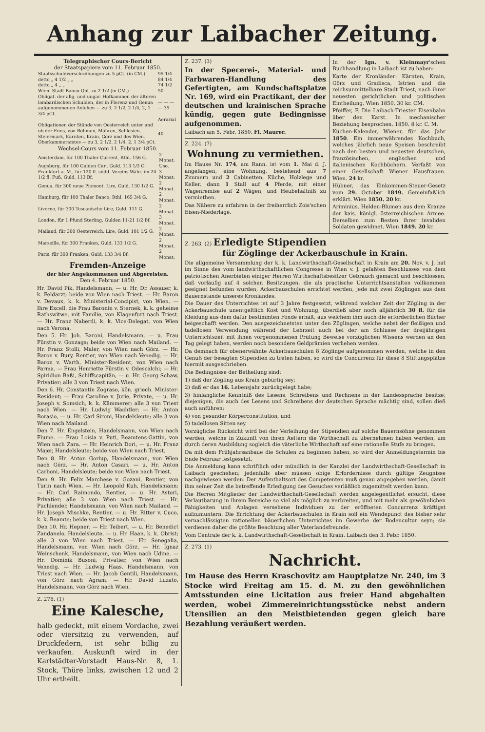Anhang zur Laibacher Zeitung.
Telegraphischer Cours-Bericht
der Staatspapiere vom 11. Februar 1850.
| Staatsschuldverschreibungen zu 5 pCt. (in CM.) | 95 1/4 |
| detto „ 4 1/2 „ „ | 84 1/4 |
| detto „ 4 „ „ | 74 1/2 |
| Wien. Stadt-Banco-Obl. zu 2 1/2 (in CM.) | 50 |
| Obligat. der allg. und ungar. Hofkammer, der älteren lombardischen Schulden, der in Florenz und Genua aufgenommenen Anlehen — zu 3, 2 1/2, 2 1/4, 2, 1 3/4 pCt. | — — — — 35 |
| | Aerarial |
| Obligationen der Stände von Oesterreich unter und ob der Enns, von Böhmen, Mähren, Schlesien, Steiermark, Kärnten, Krain, Görz und des Wien. Oberkammeramtes — zu 3, 2 1/2, 2 1/4, 2, 1 3/4 pCt. | 40 |
Wechsel-Cours vom 11. Februar 1850.
| Amsterdam, für 100 Thaler Current, Rthl. 156 G. | 2 Monat. |
| Augsburg, für 100 Gulden Cur., Guld. 113 1/2 G. | Uso. |
| Frankfurt a. M., für 120 fl. südd. Vereins-Währ. im 24 1/2 fl. Fuß, Guld. 113 Bf. | 3 Monat. |
| Genua, für 300 neue Piemont. Lire, Guld. 130 1/2 G. | 2 Monat. |
| Hamburg, für 100 Thaler Banco, Rthl. 165 3/4 G. | 2 Monat. |
| Livorno, für 300 Toscanische Lire, Guld. 111 G. | 2 Monat. |
| London, für 1 Pfund Sterling, Gulden 11-21 1/2 Bf. | 3 Monat. |
| Mailand, für 300 Oesterreich. Lire, Guld. 101 1/2 G. | 2 Monat. |
| Marseille, für 300 Franken, Guld. 133 1/2 G. | 2 Monat. |
| Paris, für 300 Franken, Guld. 133 3/4 Bf. | 2 Monat. |
Fremden-Anzeige
der hier Angekommenen und Abgereisten.
Den 4. Februar 1850.
Hr. David Pik, Handelsmann, — u. Hr. Dr. Assauer, k. k. Feldarzt; beide von Wien nach Triest. — Hr. Baron v. Devaux, k. k. Ministerial-Concipist, von Wien. — Ihre Excell. die Frau Baronin v. Sternek, k. k. geheime Rathswitwe, mit Familie, von Klagenfurt nach Triest. — Hr. Franz Naberdi, k. k. Vice-Delegat, von Wien nach Verona.
Den 5. Hr. Joh. Baroni, Handelsmann, — u. Frau Fürstin v. Gonzaga; beide von Wien nach Mailand. — Hr. Franz Stolli, Maler, von Wien nach Görz. — Hr. Baron v. Bury, Rentier, von Wien nach Venedig. — Hr. Baron v. Warth, Minister-Resident, von Wien nach Parma. — Frau Henriette Fürstin v. Odescalchi; — Hr. Spiridion Baßi, Schiffscapitän, — u. Hr. Georg Schaw, Privatier; alle 3 von Triest nach Wien.
Den 6. Hr. Constantin Zograso, kön. griech. Minister-Resident; — Frau Caroline v. Jurie, Private, — u. Hr. Joseph v. Somsich, k. k. Kämmerer; alle 3 von Triest nach Wien. — Hr. Ludwig Wachtler; — Hr. Anton Borasio, — u. Hr. Carl Sironi, Handelsleute; alle 3 von Wien nach Mailand.
Den 7. Hr. Engelstein, Handelsmann, von Wien nach Fiume. — Frau Loisia v. Puti, Beamtens-Gattin, von Wien nach Zara. — Hr. Heinrich Dori, — u. Hr. Franz Majer, Handelsleute; beide von Wien nach Triest.
Den 8. Hr. Anton Goriup, Handelsmann, von Wien nach Görz. — Hr. Anton Casari, — u. Hr. Anton Carboni, Handelsleute; beide von Wien nach Triest.
Den 9. Hr. Felix Marchese v. Gozani, Rentier, von Turin nach Wien. — Hr. Leopold Kuh, Handelsmann; — Hr. Carl Raimondo, Rentier, — u. Hr. Astori, Privatier; alle 3 von Wien nach Triest. — Hr. Puchlender, Handelsmann, von Wien nach Mailand. — Hr. Joseph Mischke, Rentier, — u. Hr. Ritter v. Cuco, k. k. Beamte; beide von Triest nach Wien.
Den 10. Hr. Hepner; — Hr. Teibert, — u. Hr. Benedict Zandanelo, Handelsleute, — u. Hr. Haan, k. k. Obrist; alle 3 von Wien nach Triest. — Hr. Senegalia, Handelsmann, von Wien nach Görz. — Hr. Ignaz Weinschenk, Handelsmann, von Wien nach Udine. — Hr. Dominik Busoni, Privatier, von Wien nach Venedig. — Hr. Ludwig Haas, Handelsmann, von Triest nach Wien. — Hr. Jacob Gentili, Handelsmann, von Görz nach Agram. — Hr. David Luzato, Handelsmann, von Görz nach Wien.
Z. 278. (1)
Eine Kalesche,
halb gedeckt, mit einem Vordache, zwei oder viersitzig zu verwenden, auf Druckfedern, ist sehr billig zu verkaufen. Auskunft wird in der Karlstädter-Vorstadt Haus-Nr. 8, 1. Stock, Thüre links, zwischen 12 und 2 Uhr ertheilt.
Z. 237. (3)
In der Specerei-, Material- und Farbwaren-Handlung des Gefertigten, am Kundschaftsplatze Nr. 169, wird ein Practikant, der der deutschen und krainischen Sprache kündig, gegen gute Bedingnisse aufgenommen.
Laibach am 5. Febr. 1850. Fl. Maurer.
Z. 224. (7)
Wohnung zu vermiethen.
Im Hause Nr. 174, am Rann, ist vom 1. Mai d. J. angefangen, eine Wohnung, bestehend aus 7 Zimmern und 2 Cabinetten, Küche, Holzlege und Keller, dann 1 Stall auf 4 Pferde, mit einer Wagenremise auf 2 Wägen, und Heubehältniß zu vermiethen.
Das Nähere zu erfahren in der freiherrlich Zois'schen Eisen-Niederlage.
In der Ign. v. Kleinmayr'schen Buchhandlung in Laibach ist zu haben:
Karte der Kronländer: Kärnten, Krain, Görz und Gradisca, Istrien und die reichsunmittelbare Stadt Triest, nach ihrer neuesten gerichtlichen und politischen Eintheilung. Wien 1850. 30 kr. CM.
Pfeiffer, F. Die Laibach-Triester Eisenbahn über den Karst. In mechanischer Beziehung besprochen. 1850. 8 kr. C. M.
Küchen-Kalender, Wiener, für das Jahr 1850. Ein immerwährendes Kochbuch, welches jährlich neue Speisen beschreibt nach den besten und neuesten deutschen, französischen, englischen und italienischen Kochbüchern. Verfaßt von einer Gesellschaft Wiener Hausfrauen. Wien. 24 kr.
Hübner, das Einkommen-Steuer-Gesetz vom 29. October 1849. Gemeinfaßlich erklärt. Wien 1850. 20 kr.
Ariminius, Helden-Blumen aus dem Kranze der kais. königl. österreichischen Armee. Derselben zum Besten ihrer invaliden Soldaten gewidmet. Wien 1849. 20 kr.
Z. 263. (2) Erledigte Stipendien
für Zöglinge der Ackerbauschule in Krain.
Die allgemeine Versammlung der k. k. Landwirthschaft-Gesellschaft in Krain am 20. Nov. v. J. hat im Sinne des vom landwirthschaftlichen Congresse in Wien v. J. gefaßten Beschlusses von dem patriotischen Anerbieten einiger Herren Wirthschaftsbesitzer Gebrauch gemacht und beschlossen, daß vorläufig auf 4 solchen Besitzungen, die als practische Unterrichtsanstalten vollkommen geeignet befunden wurden, Ackerbauschulen errichtet werden, jede mit zwei Zöglingen aus dem Bauernstande unseres Kronlandes.
Die Dauer des Unterrichtes ist auf 3 Jahre festgesetzt, während welcher Zeit der Zögling in der Ackerbauschule unentgeltlich Kost und Wohnung, überdieß aber noch alljährlich 30 fl. für die Kleidung aus dem dafür bestimmten Fonde erhält, aus welchem ihm auch die erforderlichen Bücher beigeschafft werden. Den ausgezeichnetsten unter den Zöglingen, welche nebst der fleißigen und tadellosen Verwendung während der Lehrzeit auch bei der am Schlusse der dreijährigen Unterrichtszeit mit ihnen vorgenommenen Prüfung Beweise vorzüglichen Wissens werden an den Tag gelegt haben, werden noch besondere Geldprämien verliehen werden.
Da demnach für obenerwähnte Ackerbauschulen 8 Zöglinge aufgenommen werden, welche in den Genuß der besagten Stipendien zu treten haben, so wird die Concurrenz für diese 8 Stiftungsplätze hiermit ausgeschrieben.
Die Bedingnisse der Betheilung sind:
1) daß der Zögling aus Krain gebürtig sey;
2) daß er das 16. Lebensjahr zurückgelegt habe;
3) hinlängliche Kenntniß des Lesens, Schreibens und Rechnens in der Landessprache besitze; diejenigen, die auch des Lesens und Schreibens der deutschen Sprache mächtig sind, sollen dieß auch anführen;
4) von gesunder Körperconstitution, und
5) tadellosen Sitten sey.
Vorzügliche Rücksicht wird bei der Verleihung der Stipendien auf solche Bauernsöhne genommen werden, welche in Zukunft von ihren Aeltern die Wirthschaft zu übernehmen haben werden, um durch deren Ausbildung sogleich die väterliche Wirthschaft auf eine rationelle Stufe zu bringen.
Da mit dem Frühjahrsanbaue die Schulen zu beginnen haben, so wird der Anmeldungstermin bis Ende Februar festgesetzt.
Die Anmeldung kann schriftlich oder mündlich in der Kanzlei der Landwirthschaft-Gesellschaft in Laibach geschehen; jedenfalls aber müssen obige Erfordernisse durch gültige Zeugnisse nachgewiesen werden. Der Aufenthaltsort des Competenten muß genau angegeben werden, damit ihm seiner Zeit die betreffende Erledigung des Gesuches verläßlich zugemittelt werden kann.
Die Herren Mitglieder der Landwirthschaft-Gesellschaft werden angelegentlichst ersucht, diese Verlautbarung in ihrem Bereiche so viel als möglich zu verbreiten, und mit mehr als gewöhnlichen Fähigkeiten und Anlagen versehene Individuen zu der eröffneten Concurrenz kräftigst aufzumuntern. Die Errichtung der Ackerbauschulen in Krain soll ein Wendepunct des bisher sehr vernachlässigten rationellen bäuerlichen Unterrichtes im Gewerbe der Bodencultur seyn; sie verdienen daher die größte Beachtung aller Vaterlandsfreunde.
Vom Centrale der k. k. Landwirthschaft-Gesellschaft in Krain. Laibach den 3. Febr. 1850.
Z. 273. (1)
Nachricht.
Im Hause des Herrn Kraschovitz am Hauptplatze Nr. 240, im 3 Stocke wird Freitag am 15. d. M. zu den gewöhnlichen Amtsstunden eine Licitation aus freier Hand abgehalten werden, wobei Zimmereinrichtungsstücke nebst andern Utensilien an den Meistbietenden gegen gleich bare Bezahlung veräußert werden.